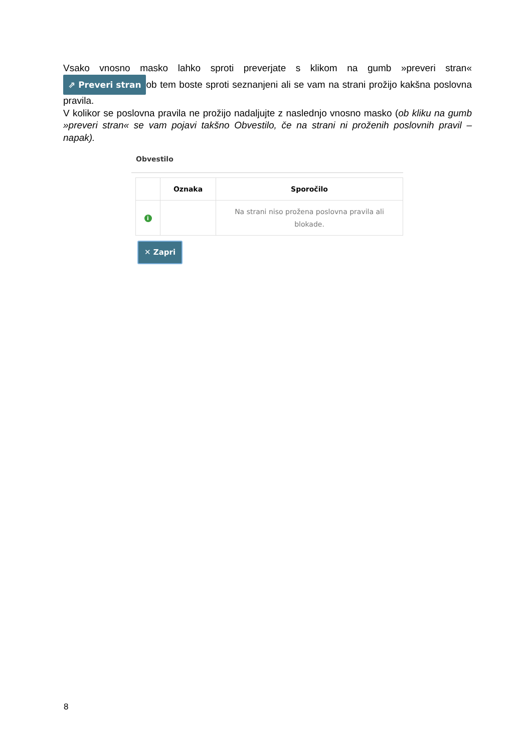Vsako vnosno masko lahko sproti preverjate s klikom na gumb »preveri stran« ⇗ Preveri stran ob tem boste sproti seznanjeni ali se vam na strani prožijo kakšna poslovna pravila.
V kolikor se poslovna pravila ne prožijo nadaljujte z naslednjo vnosno masko (ob kliku na gumb »preveri stran« se vam pojavi takšno Obvestilo, če na strani ni proženih poslovnih pravil – napak).
Obvestilo
| | Oznaka | Sporočilo |
| --- | --- | --- |
| i | | Na strani niso prožena poslovna pravila ali blokade. |
✕ Zapri
8